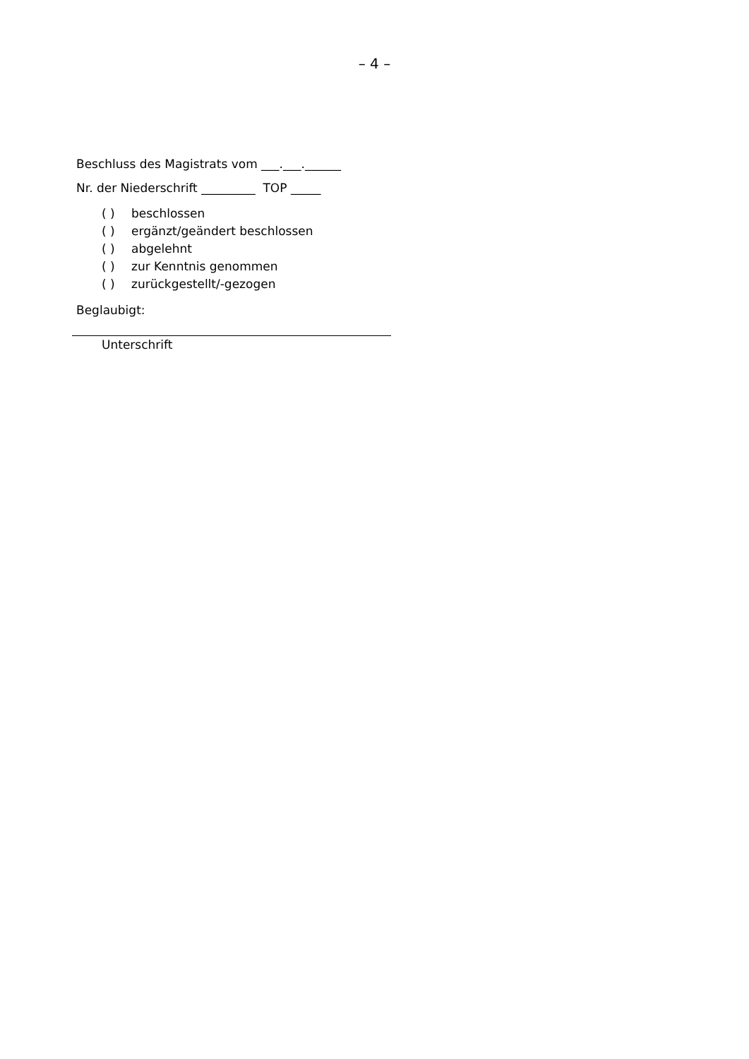– 4 –
Beschluss des Magistrats vom ___.___.______
Nr. der Niederschrift _________ TOP _____
( ) beschlossen
( ) ergänzt/geändert beschlossen
( ) abgelehnt
( ) zur Kenntnis genommen
( ) zurückgestellt/-gezogen
Beglaubigt:
Unterschrift